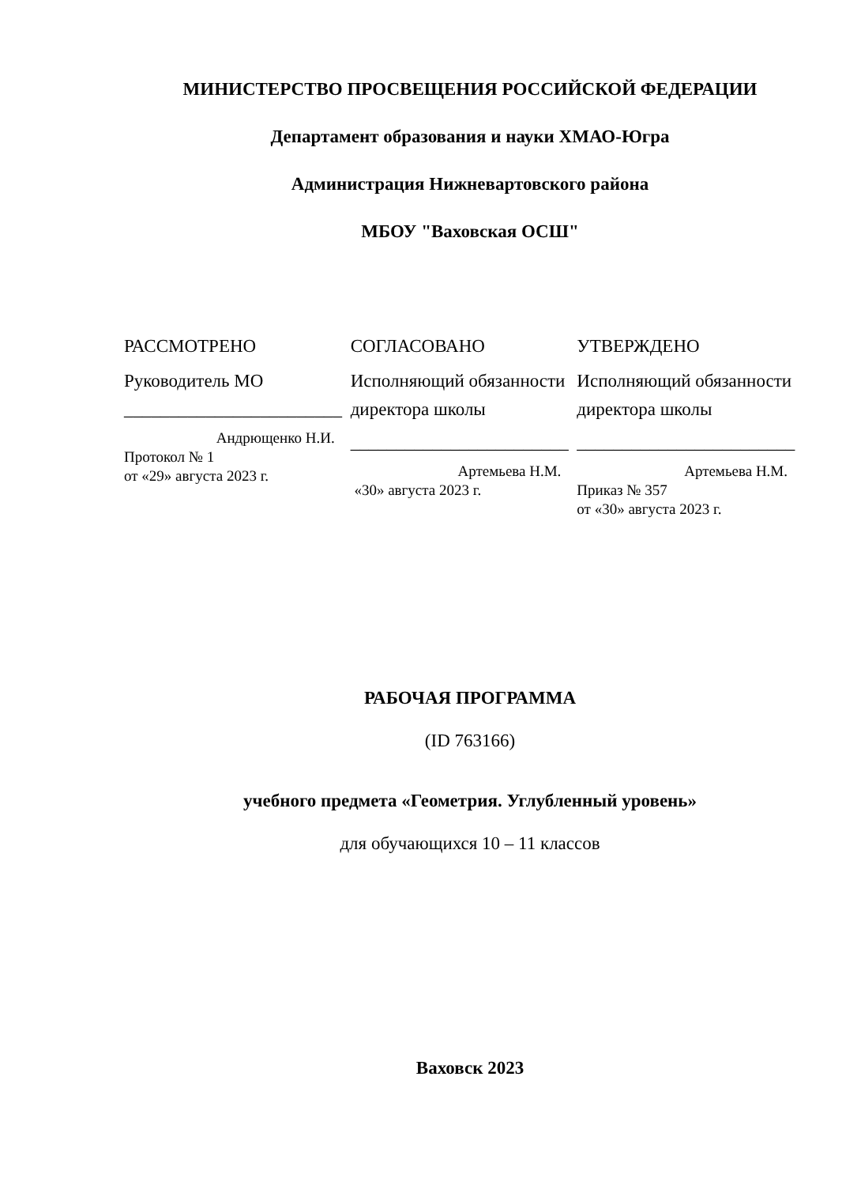МИНИСТЕРСТВО ПРОСВЕЩЕНИЯ РОССИЙСКОЙ ФЕДЕРАЦИИ
Департамент образования и науки ХМАО-Югра
Администрация Нижневартовского района
МБОУ "Ваховская ОСШ"
РАССМОТРЕНО
Руководитель МО
________________________
Андрющенко Н.И.
Протокол № 1
от «29» августа 2023 г.
СОГЛАСОВАНО
Исполняющий обязанности директора школы
________________________
Артемьева Н.М.
«30» августа 2023 г.
УТВЕРЖДЕНО
Исполняющий обязанности директора школы
________________________
Артемьева Н.М.
Приказ № 357
от «30» августа 2023 г.
РАБОЧАЯ ПРОГРАММА
(ID 763166)
учебного предмета «Геометрия. Углубленный уровень»
для обучающихся 10 – 11 классов
Ваховск 2023